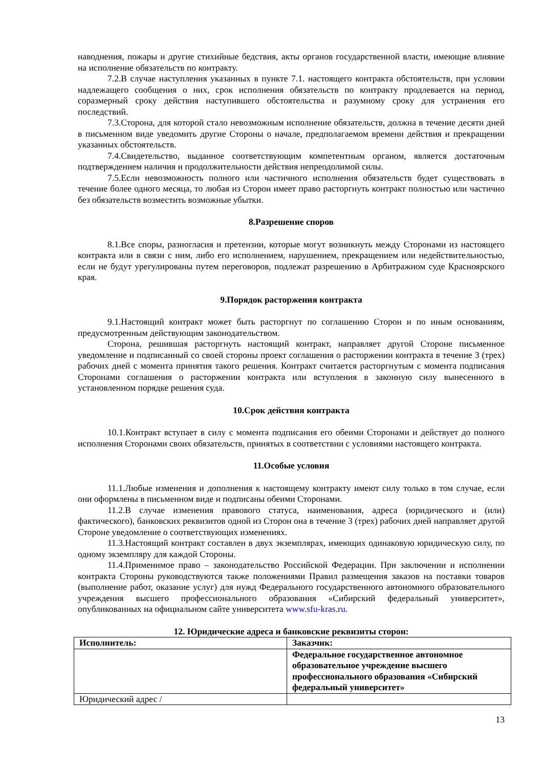наводнения, пожары и другие стихийные бедствия, акты органов государственной власти, имеющие влияние на исполнение обязательств по контракту.
7.2.В случае наступления указанных в пункте 7.1. настоящего контракта обстоятельств, при условии надлежащего сообщения о них, срок исполнения обязательств по контракту продлевается на период, соразмерный сроку действия наступившего обстоятельства и разумному сроку для устранения его последствий.
7.3.Сторона, для которой стало невозможным исполнение обязательств, должна в течение десяти дней в письменном виде уведомить другие Стороны о начале, предполагаемом времени действия и прекращении указанных обстоятельств.
7.4.Свидетельство, выданное соответствующим компетентным органом, является достаточным подтверждением наличия и продолжительности действия непреодолимой силы.
7.5.Если невозможность полного или частичного исполнения обязательств будет существовать в течение более одного месяца, то любая из Сторон имеет право расторгнуть контракт полностью или частично без обязательств возместить возможные убытки.
8.Разрешение споров
8.1.Все споры, разногласия и претензии, которые могут возникнуть между Сторонами из настоящего контракта или в связи с ним, либо его исполнением, нарушением, прекращением или недействительностью, если не будут урегулированы путем переговоров, подлежат разрешению в Арбитражном суде Красноярского края.
9.Порядок расторжения контракта
9.1.Настоящий контракт может быть расторгнут по соглашению Сторон и по иным основаниям, предусмотренным действующим законодательством.
Сторона, решившая расторгнуть настоящий контракт, направляет другой Стороне письменное уведомление и подписанный со своей стороны проект соглашения о расторжении контракта в течение 3 (трех) рабочих дней с момента принятия такого решения. Контракт считается расторгнутым с момента подписания Сторонами соглашения о расторжении контракта или вступления в законную силу вынесенного в установленном порядке решения суда.
10.Срок действия контракта
10.1.Контракт вступает в силу с момента подписания его обеими Сторонами и действует до полного исполнения Сторонами своих обязательств, принятых в соответствии с условиями настоящего контракта.
11.Особые условия
11.1.Любые изменения и дополнения к настоящему контракту имеют силу только в том случае, если они оформлены в письменном виде и подписаны обеими Сторонами.
11.2.В случае изменения правового статуса, наименования, адреса (юридического и (или) фактического), банковских реквизитов одной из Сторон она в течение 3 (трех) рабочих дней направляет другой Стороне уведомление о соответствующих изменениях.
11.3.Настоящий контракт составлен в двух экземплярах, имеющих одинаковую юридическую силу, по одному экземпляру для каждой Стороны.
11.4.Применимое право – законодательство Российской Федерации. При заключении и исполнении контракта Стороны руководствуются также положениями Правил размещения заказов на поставки товаров (выполнение работ, оказание услуг) для нужд Федерального государственного автономного образовательного учреждения высшего профессионального образования «Сибирский федеральный университет», опубликованных на официальном сайте университета www.sfu-kras.ru.
12. Юридические адреса и банковские реквизиты сторон:
| Исполнитель: | Заказчик: |
| | Федеральное государственное автономное образовательное учреждение высшего профессионального образования «Сибирский федеральный университет» |
| Юридический адрес / | |
13